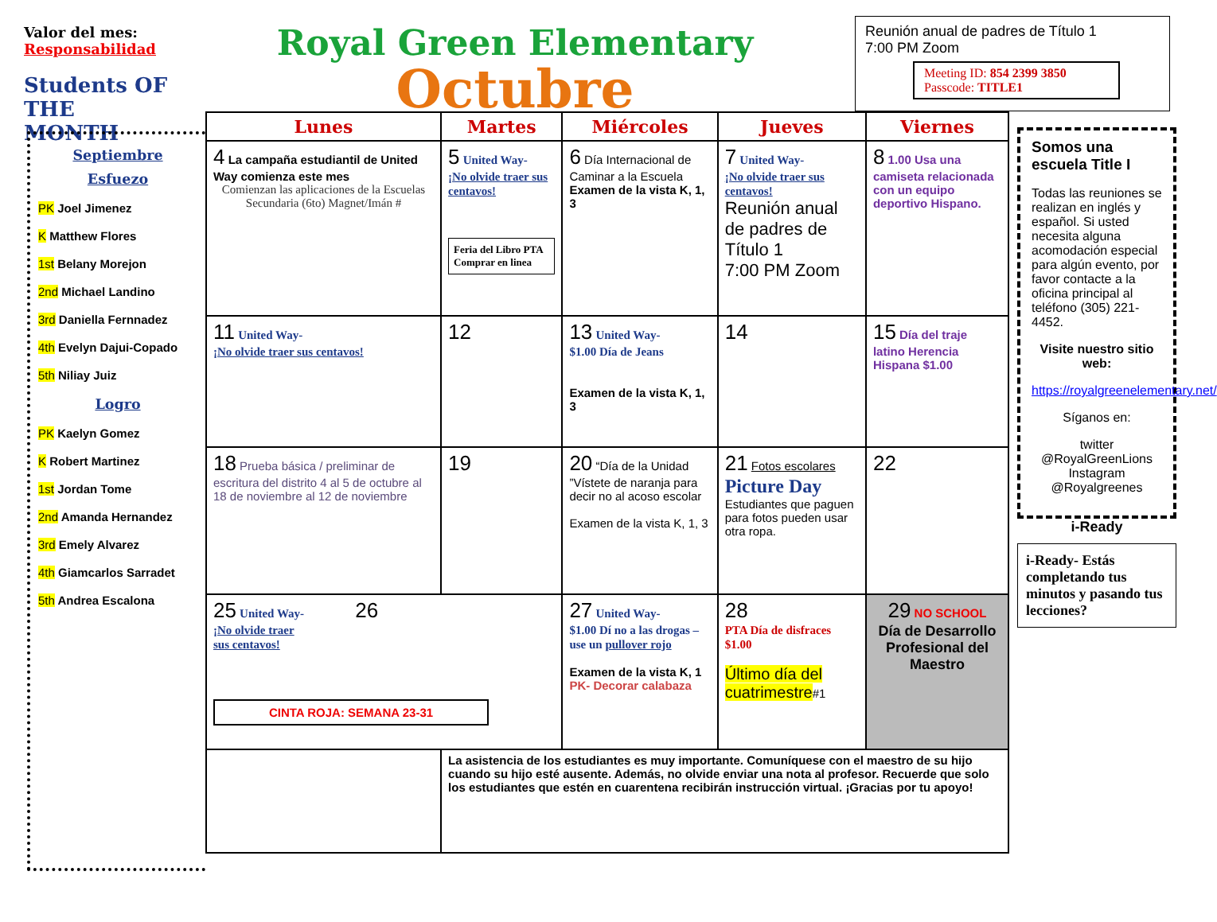Valor del mes:
Responsabilidad
Students OF THE MONTH
Royal Green Elementary
Octubre
Reunión anual de padres de Título 1
7:00 PM Zoom
Meeting ID: 854 2399 3850
Passcode: TITLE1
Septiembre
Esfuezo
PK Joel Jimenez
K Matthew Flores
1st Belany Morejon
2nd Michael Landino
3rd Daniella Fernnadez
4th Evelyn Dajui-Copado
5th Niliay Juiz
Logro
PK Kaelyn Gomez
K Robert Martinez
1st Jordan Tome
2nd Amanda Hernandez
3rd Emely Alvarez
4th Giamcarlos Sarradet
5th Andrea Escalona
| Lunes | Martes | Miércoles | Jueves | Viernes |
| --- | --- | --- | --- | --- |
| 4 La campaña estudiantil de United Way comienza este mes Comienzan las aplicaciones de la Escuelas Secundaria (6to) Magnet/Imán # | 5 United Way- ¡No olvide traer sus centavos! Feria del Libro PTA Comprar en linea | 6 Día Internacional de Caminar a la Escuela Examen de la vista K, 1, 3 | 7 United Way- ¡No olvide traer sus centavos! Reunión anual de padres de Título 1 7:00 PM Zoom | 8 1.00 Usa una camiseta relacionada con un equipo deportivo Hispano. |
| 11 United Way- ¡No olvide traer sus centavos! | 12 | 13 United Way- $1.00 Día de Jeans Examen de la vista K, 1, 3 | 14 | 15 Día del traje latino Herencia Hispana $1.00 |
| 18 Prueba básica / preliminar de escritura del distrito 4 al 5 de octubre al 18 de noviembre al 12 de noviembre | 19 | 20 “Día de la Unidad ”Vístete de naranja para decir no al acoso escolar Examen de la vista K, 1, 3 | 21 Fotos escolares Picture Day Estudiantes que paguen para fotos pueden usar otra ropa. | 22 |
| 25 United Way- 26 ¡No olvide traer sus centavos! CINTA ROJA: SEMANA 23-31 | | 27 United Way- $1.00 Dí no a las drogas – use un pullover rojo Examen de la vista K, 1 PK- Decorar calabaza | 28 PTA Día de disfraces $1.00 Último día del cuatrimestre #1 | 29 NO SCHOOL Día de Desarrollo Profesional del Maestro |
| | La asistencia de los estudiantes es muy importante. Comuníquese con el maestro de su hijo cuando su hijo esté ausente. Además, no olvide enviar una nota al profesor. Recuerde que solo los estudiantes que estén en cuarentena recibirán instrucción virtual. ¡Gracias por tu apoyo! | | | |
Somos una escuela Title I
Todas las reuniones se realizan en inglés y español. Si usted necesita alguna acomodación especial para algún evento, por favor contacte a la oficina principal al teléfono (305) 221-4452.
Visite nuestro sitio web:
https://royalgreenelementary.net/
Síganos en:
twitter
@RoyalGreenLions
Instagram
@Royalgreenes
i-Ready
i-Ready- Estás completando tus minutos y pasando tus lecciones?